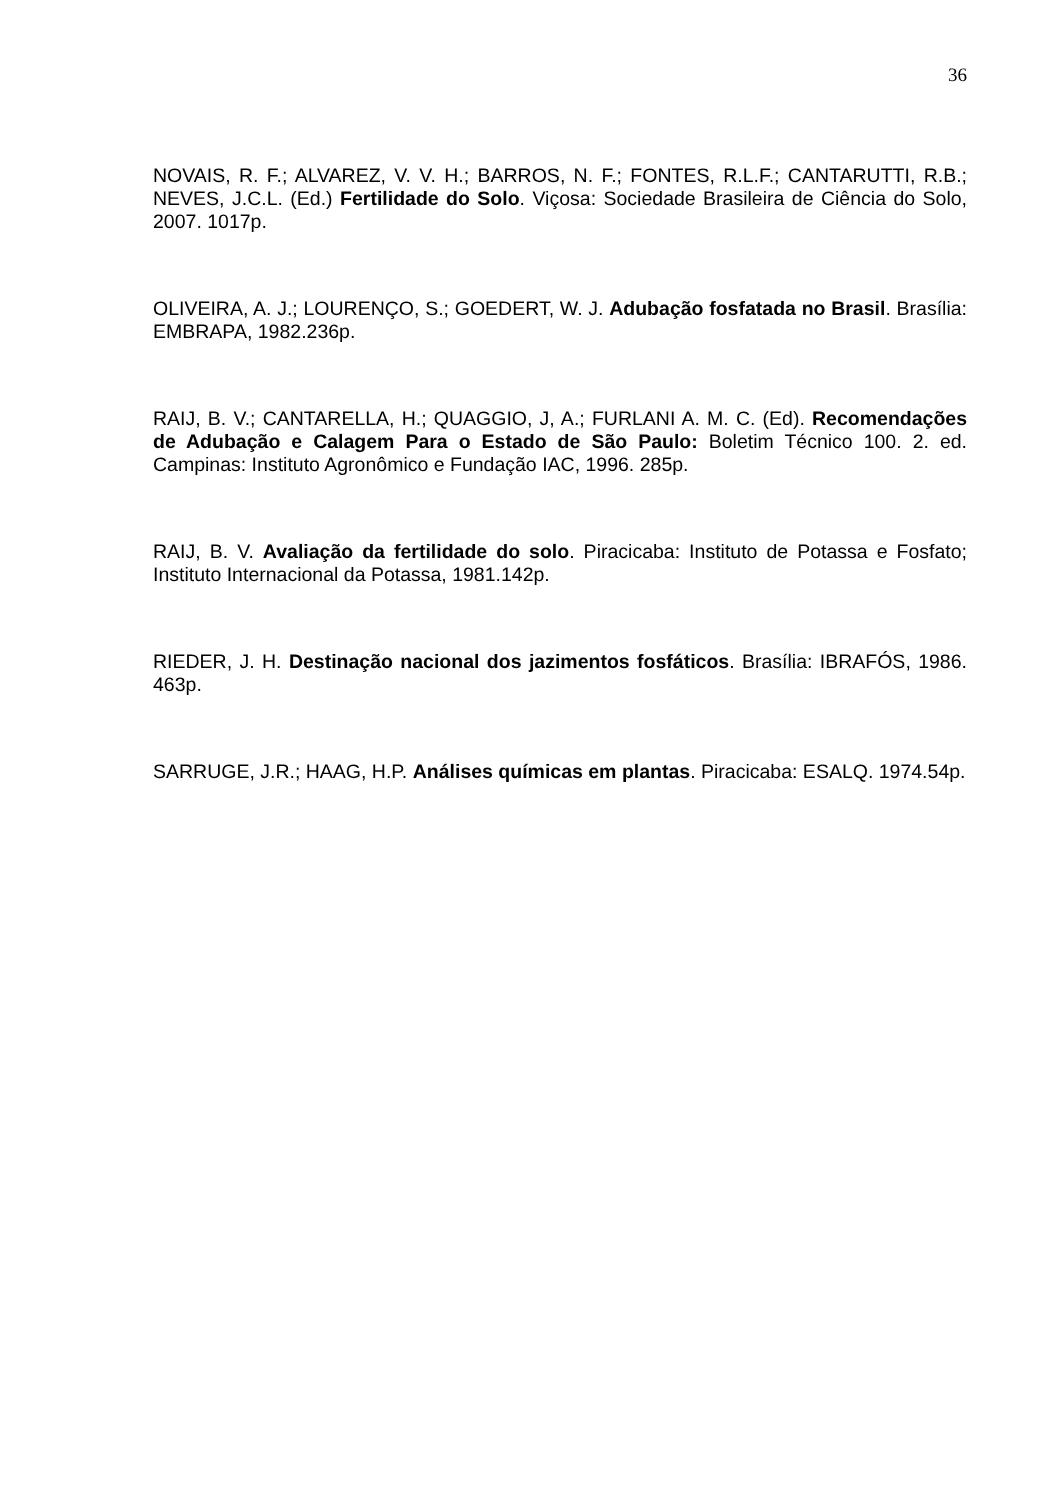36
NOVAIS, R. F.; ALVAREZ, V. V. H.; BARROS, N. F.; FONTES, R.L.F.; CANTARUTTI, R.B.; NEVES, J.C.L. (Ed.) Fertilidade do Solo. Viçosa: Sociedade Brasileira de Ciência do Solo, 2007. 1017p.
OLIVEIRA, A. J.; LOURENÇO, S.; GOEDERT, W. J. Adubação fosfatada no Brasil. Brasília: EMBRAPA, 1982.236p.
RAIJ, B. V.; CANTARELLA, H.; QUAGGIO, J, A.; FURLANI A. M. C. (Ed). Recomendações de Adubação e Calagem Para o Estado de São Paulo: Boletim Técnico 100. 2. ed. Campinas: Instituto Agronômico e Fundação IAC, 1996. 285p.
RAIJ, B. V. Avaliação da fertilidade do solo. Piracicaba: Instituto de Potassa e Fosfato; Instituto Internacional da Potassa, 1981.142p.
RIEDER, J. H. Destinação nacional dos jazimentos fosfáticos. Brasília: IBRAFÓS, 1986. 463p.
SARRUGE, J.R.; HAAG, H.P. Análises químicas em plantas. Piracicaba: ESALQ. 1974.54p.